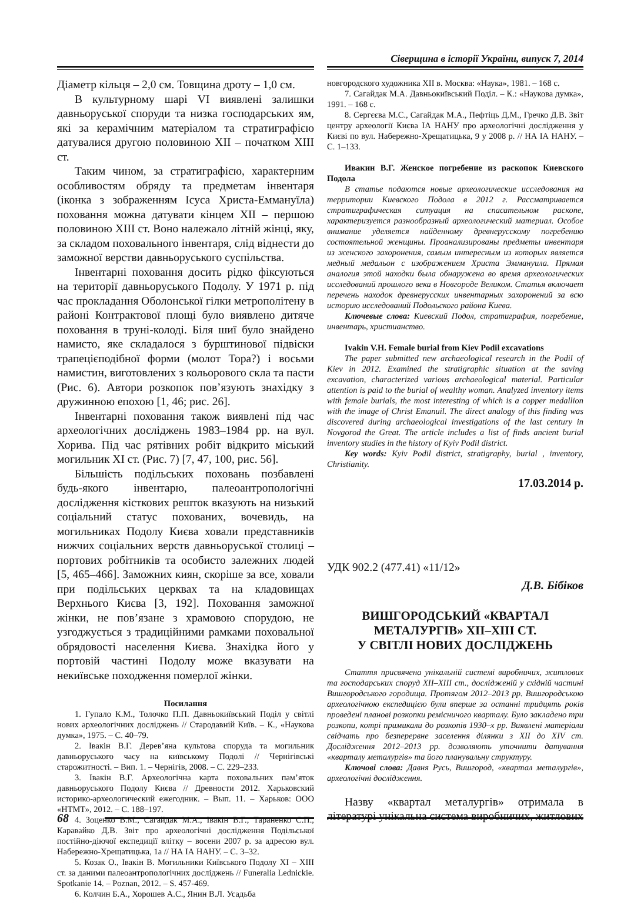Сіверщина в історії України, випуск 7, 2014
Діаметр кільця – 2,0 см. Товщина дроту – 1,0 см.
В культурному шарі VI виявлені залишки давньоруської споруди та низка господарських ям, які за керамічним матеріалом та стратиграфією датувалися другою половиною XII – початком XIII ст.
Таким чином, за стратиграфією, характерним особливостям обряду та предметам інвентаря (іконка з зображенням Ісуса Христа-Еммануїла) поховання можна датувати кінцем XII – першою половиною XIII ст. Воно належало літній жінці, яку, за складом поховального інвентаря, слід віднести до заможної верстви давньоруського суспільства.
Інвентарні поховання досить рідко фіксуються на території давньоруського Подолу. У 1971 р. під час прокладання Оболонської гілки метрополітену в районі Контрактової площі було виявлено дитяче поховання в труні-колоді. Біля шиї було знайдено намисто, яке складалося з бурштинової підвіски трапецієподібної форми (молот Тора?) і восьми намистин, виготовлених з кольорового скла та пасти (Рис. 6). Автори розкопок пов’язують знахідку з дружинною епохою [1, 46; рис. 26].
Інвентарні поховання також виявлені під час археологічних досліджень 1983–1984 рр. на вул. Хорива. Під час рятівних робіт відкрито міський могильник XI ст. (Рис. 7) [7, 47, 100, рис. 56].
Більшість подільських поховань позбавлені будь-якого інвентарю, палеоантропологічні дослідження кісткових решток вказують на низький соціальний статус похованих, вочевидь, на могильниках Подолу Києва ховали представників нижчих соціальних верств давньоруської столиці – портових робітників та особисто залежних людей [5, 465–466]. Заможних киян, скоріше за все, ховали при подільських церквах та на кладовищах Верхнього Києва [3, 192]. Поховання заможної жінки, не пов’язане з храмовою спорудою, не узгоджується з традиційними рамками поховальної обрядовості населення Києва. Знахідка його у портовій частині Подолу може вказувати на некиївське походження померлої жінки.
Посилання
1. Гупало К.М., Толочко П.П. Давньокиївський Поділ у світлі нових археологічних досліджень // Стародавній Київ. – К., «Наукова думка», 1975. – С. 40–79.
2. Івакін В.Г. Дерев’яна культова споруда та могильник давньоруського часу на київському Подолі // Чернігівські старожитності. – Вип. 1. – Чернігів, 2008. – С. 229–233.
3. Івакін В.Г. Археологічна карта поховальних пам’яток давньоруського Подолу Києва // Древности 2012. Харьковский историко-археологический ежегодник. – Вып. 11. – Харьков: ООО «НТМТ», 2012. – С. 188–197.
4. Зоценко В.М., Сагайдак М.А., Івакін В.Г., Тараненко С.П., Каравайко Д.В. Звіт про археологічні дослідження Подільської постійно-діючої експедиції влітку – восени 2007 р. за адресою вул. Набережно-Хрещатицька, 1а // НА ІА НАНУ. – С. 3–32.
5. Козак О., Івакін В. Могильники Київського Подолу XI – XIII ст. за даними палеоантропологічних досліджень // Funeralia Lednickie. Spotkanie 14. – Poznan, 2012. – S. 457-469.
6. Колчин Б.А., Хорошев А.С., Янин В.Л. Усадьба
новгородского художника XII в. Москва: «Наука», 1981. – 168 с.
7. Сагайдак М.А. Давньокиївський Поділ. – К.: «Наукова думка», 1991. – 168 с.
8. Сергєєва М.С., Сагайдак М.А., Пефтіць Д.М., Гречко Д.В. Звіт центру археології Києва ІА НАНУ про археологічні дослідження у Києві по вул. Набережно-Хрещатицька, 9 у 2008 р. // НА ІА НАНУ. – С. 1–133.
Ивакин В.Г. Женское погребение из раскопок Киевского Подола
В статье подаются новые археологические исследования на территории Киевского Подола в 2012 г. Рассматривается стратиграфическая ситуация на спасательном раскопе, характеризуется разнообразный археологический материал. Особое внимание уделяется найденному древнерусскому погребению состоятельной женщины. Проанализированы предметы инвентаря из женского захоронения, самым интересным из которых является медный медальон с изображением Христа Эммануила. Прямая аналогия этой находки была обнаружена во время археологических исследований прошлого века в Новгороде Великом. Статья включает перечень находок древнерусских инвентарных захоронений за всю историю исследований Подольского района Киева.
Ключевые слова: Киевский Подол, стратиграфия, погребение, инвентарь, христианство.
Ivakin V.H. Female burial from Kiev Podil excavations
The paper submitted new archaeological research in the Podil of Kiev in 2012. Examined the stratigraphic situation at the saving excavation, characterized various archaeological material. Particular attention is paid to the burial of wealthy woman. Analyzed inventory items with female burials, the most interesting of which is a copper medallion with the image of Christ Emanuil. The direct analogy of this finding was discovered during archaeological investigations of the last century in Novgorod the Great. The article includes a list of finds ancient burial inventory studies in the history of Kyiv Podil district.
Key words: Kyiv Podil district, stratigraphy, burial , inventory, Christianity.
17.03.2014 р.
УДК 902.2 (477.41) «11/12»
Д.В. Бібіков
ВИШГОРОДСЬКИЙ «КВАРТАЛ
МЕТАЛУРГІВ» XII–XIII СТ.
У СВІТЛІ НОВИХ ДОСЛІДЖЕНЬ
Стаття присвячена унікальній системі виробничих, житлових та господарських споруд XII–XIII ст., досліджeній у східній частині Вишгородського городища. Протягом 2012–2013 рр. Вишгородською археологічною експедицією були вперше за останні тридцять років проведені планові розкопки ремісничого кварталу. Було закладено три розкопи, котрі примикали до розкопів 1930–х рр. Виявлені матеріали свідчать про безперервне заселення ділянки з XII до XIV ст. Дослідження 2012–2013 рр. дозволяють уточнити датування «кварталу металургів» та його планувальну структуру.
Ключові слова: Давня Русь, Вишгород, «квартал металургів», археологічні дослідження.
Назву «квартал металургів» отримала в літературі унікальна система виробничих, житлових
68